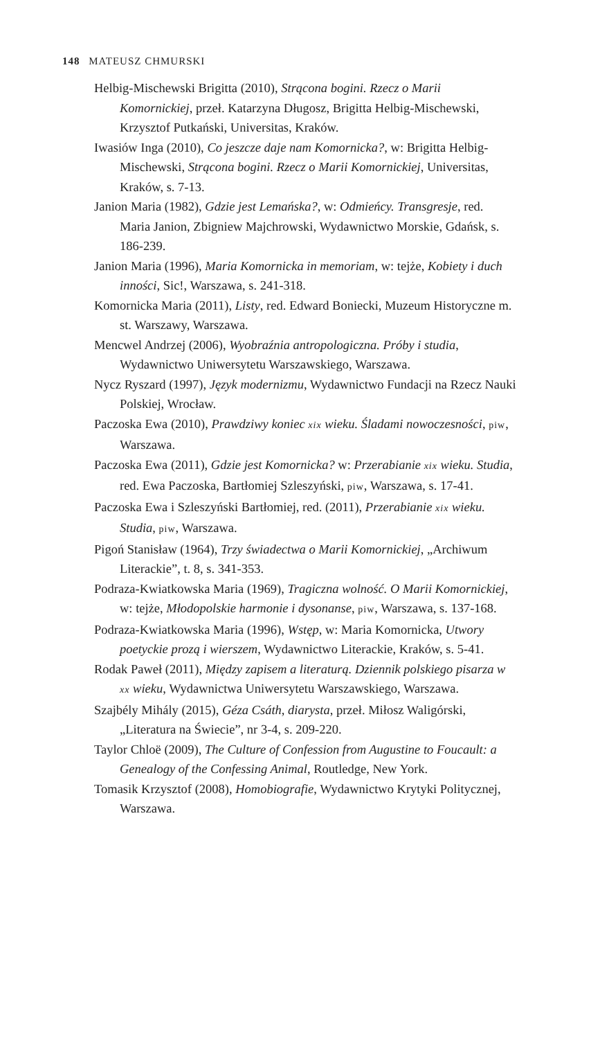148 MATEUSZ CHMURSKI
Helbig-Mischewski Brigitta (2010), Strącona bogini. Rzecz o Marii Komornickiej, przeł. Katarzyna Długosz, Brigitta Helbig-Mischewski, Krzysztof Putkański, Universitas, Kraków.
Iwasiów Inga (2010), Co jeszcze daje nam Komornicka?, w: Brigitta Helbig-Mischewski, Strącona bogini. Rzecz o Marii Komornickiej, Universitas, Kraków, s. 7-13.
Janion Maria (1982), Gdzie jest Lemańska?, w: Odmieńcy. Transgresje, red. Maria Janion, Zbigniew Majchrowski, Wydawnictwo Morskie, Gdańsk, s. 186-239.
Janion Maria (1996), Maria Komornicka in memoriam, w: tejże, Kobiety i duch inności, Sic!, Warszawa, s. 241-318.
Komornicka Maria (2011), Listy, red. Edward Boniecki, Muzeum Historyczne m. st. Warszawy, Warszawa.
Mencwel Andrzej (2006), Wyobraźnia antropologiczna. Próby i studia, Wydawnictwo Uniwersytetu Warszawskiego, Warszawa.
Nycz Ryszard (1997), Język modernizmu, Wydawnictwo Fundacji na Rzecz Nauki Polskiej, Wrocław.
Paczoska Ewa (2010), Prawdziwy koniec xix wieku. Śladami nowoczesności, piw, Warszawa.
Paczoska Ewa (2011), Gdzie jest Komornicka? w: Przerabianie xix wieku. Studia, red. Ewa Paczoska, Bartłomiej Szleszyński, piw, Warszawa, s. 17-41.
Paczoska Ewa i Szleszyński Bartłomiej, red. (2011), Przerabianie xix wieku. Studia, piw, Warszawa.
Pigoń Stanisław (1964), Trzy świadectwa o Marii Komornickiej, „Archiwum Literackie”, t. 8, s. 341-353.
Podraza-Kwiatkowska Maria (1969), Tragiczna wolność. O Marii Komornickiej, w: tejże, Młodopolskie harmonie i dysonanse, piw, Warszawa, s. 137-168.
Podraza-Kwiatkowska Maria (1996), Wstęp, w: Maria Komornicka, Utwory poetyckie prozą i wierszem, Wydawnictwo Literackie, Kraków, s. 5-41.
Rodak Paweł (2011), Między zapisem a literaturą. Dziennik polskiego pisarza w xx wieku, Wydawnictwa Uniwersytetu Warszawskiego, Warszawa.
Szajbély Mihály (2015), Géza Csáth, diarysta, przeł. Miłosz Waligórski, „Literatura na Świecie”, nr 3-4, s. 209-220.
Taylor Chloë (2009), The Culture of Confession from Augustine to Foucault: a Genealogy of the Confessing Animal, Routledge, New York.
Tomasik Krzysztof (2008), Homobiografie, Wydawnictwo Krytyki Politycznej, Warszawa.